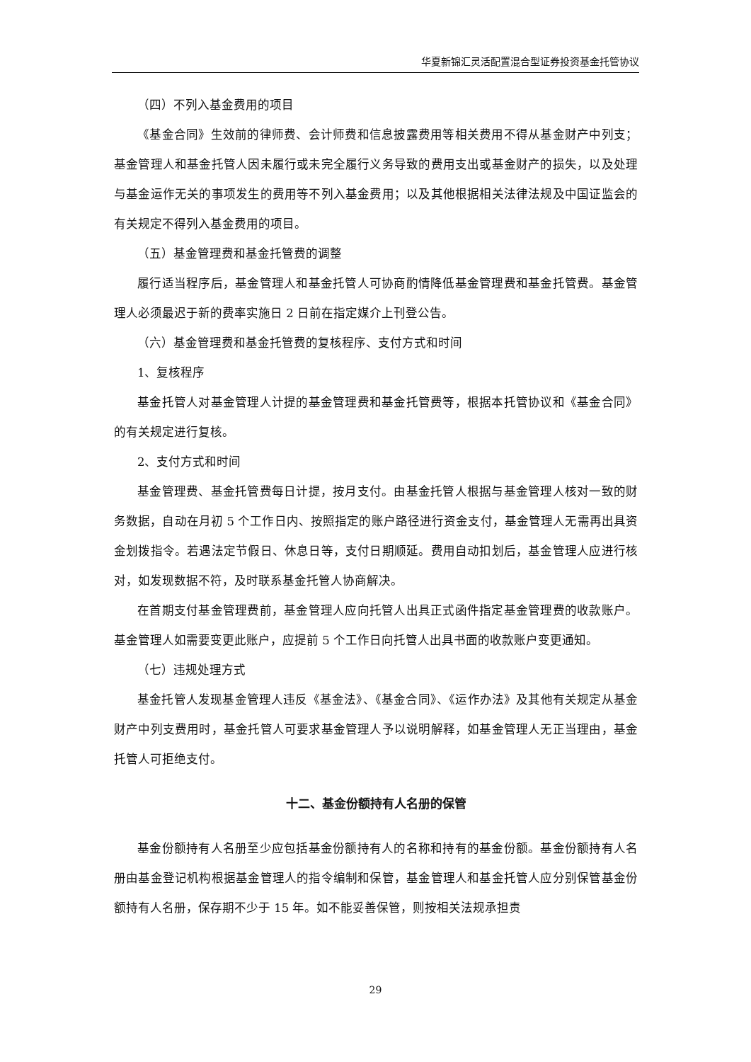华夏新锦汇灵活配置混合型证券投资基金托管协议
（四）不列入基金费用的项目
《基金合同》生效前的律师费、会计师费和信息披露费用等相关费用不得从基金财产中列支；基金管理人和基金托管人因未履行或未完全履行义务导致的费用支出或基金财产的损失，以及处理与基金运作无关的事项发生的费用等不列入基金费用；以及其他根据相关法律法规及中国证监会的有关规定不得列入基金费用的项目。
（五）基金管理费和基金托管费的调整
履行适当程序后，基金管理人和基金托管人可协商酌情降低基金管理费和基金托管费。基金管理人必须最迟于新的费率实施日 2 日前在指定媒介上刊登公告。
（六）基金管理费和基金托管费的复核程序、支付方式和时间
1、复核程序
基金托管人对基金管理人计提的基金管理费和基金托管费等，根据本托管协议和《基金合同》的有关规定进行复核。
2、支付方式和时间
基金管理费、基金托管费每日计提，按月支付。由基金托管人根据与基金管理人核对一致的财务数据，自动在月初 5 个工作日内、按照指定的账户路径进行资金支付，基金管理人无需再出具资金划拨指令。若遇法定节假日、休息日等，支付日期顺延。费用自动扣划后，基金管理人应进行核对，如发现数据不符，及时联系基金托管人协商解决。
在首期支付基金管理费前，基金管理人应向托管人出具正式函件指定基金管理费的收款账户。基金管理人如需要变更此账户，应提前 5 个工作日向托管人出具书面的收款账户变更通知。
（七）违规处理方式
基金托管人发现基金管理人违反《基金法》、《基金合同》、《运作办法》及其他有关规定从基金财产中列支费用时，基金托管人可要求基金管理人予以说明解释，如基金管理人无正当理由，基金托管人可拒绝支付。
十二、基金份额持有人名册的保管
基金份额持有人名册至少应包括基金份额持有人的名称和持有的基金份额。基金份额持有人名册由基金登记机构根据基金管理人的指令编制和保管，基金管理人和基金托管人应分别保管基金份额持有人名册，保存期不少于 15 年。如不能妥善保管，则按相关法规承担责
29